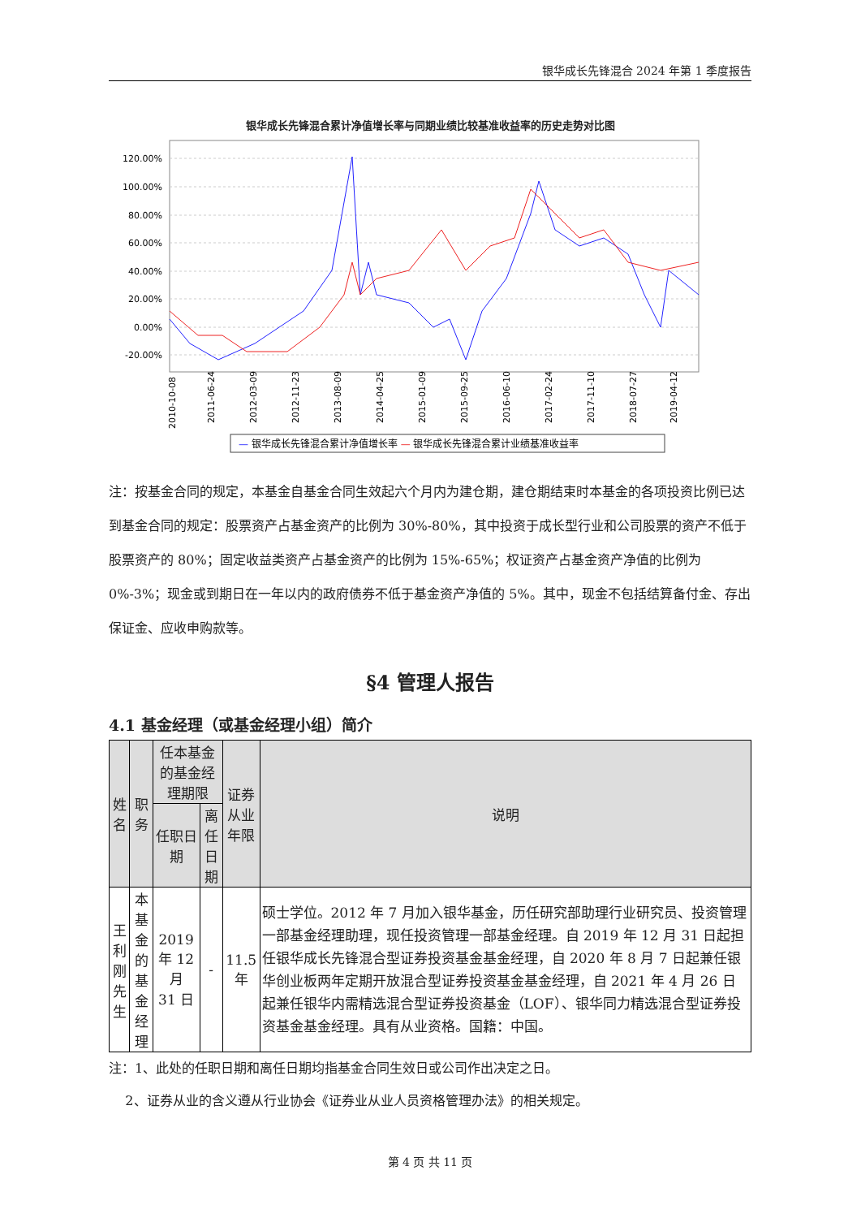银华成长先锋混合 2024 年第 1 季度报告
银华成长先锋混合累计净值增长率与同期业绩比较基准收益率的历史走势对比图
120.00%
100.00%
80.00%
60.00%
40.00%
20.00%
0.00%
-20.00%
2010-10-08
2011-06-24
2012-03-09
2012-11-23
2013-08-09
2014-04-25
2015-01-09
2015-09-25
2016-06-10
2017-02-24
2017-11-10
2018-07-27
2019-04-12
— 银华成长先锋混合累计净值增长率 — 银华成长先锋混合累计业绩基准收益率
注：按基金合同的规定，本基金自基金合同生效起六个月内为建仓期，建仓期结束时本基金的各项投资比例已达到基金合同的规定：股票资产占基金资产的比例为 30%-80%，其中投资于成长型行业和公司股票的资产不低于股票资产的 80%；固定收益类资产占基金资产的比例为 15%-65%；权证资产占基金资产净值的比例为 0%-3%；现金或到期日在一年以内的政府债券不低于基金资产净值的 5%。其中，现金不包括结算备付金、存出保证金、应收申购款等。
§4 管理人报告
4.1 基金经理（或基金经理小组）简介
| 姓名 | 职务 | 任本基金的基金经理期限 | | 证券从业 年限 | 说明 |
| --- | --- | --- | --- | --- | --- |
| | | 任职日期 | 离任日期 | | |
| 王利刚 先生 | 本基金的 基金经理 | 2019 年 12 月 31 日 | - | 11.5 年 | 硕士学位。2012 年 7 月加入银华基金，历任研究部助理行业研究员、投资管理一部基金经理助理，现任投资管理一部基金经理。自 2019 年 12 月 31 日起担任银华成长先锋混合型证券投资基金基金经理，自 2020 年 8 月 7 日起兼任银华创业板两年定期开放混合型证券投资基金基金经理，自 2021 年 4 月 26 日起兼任银华内需精选混合型证券投资基金（LOF）、银华同力精选混合型证券投资基金基金经理。具有从业资格。国籍：中国。 |
注：1、此处的任职日期和离任日期均指基金合同生效日或公司作出决定之日。
2、证券从业的含义遵从行业协会《证券业从业人员资格管理办法》的相关规定。
第 4 页 共 11 页